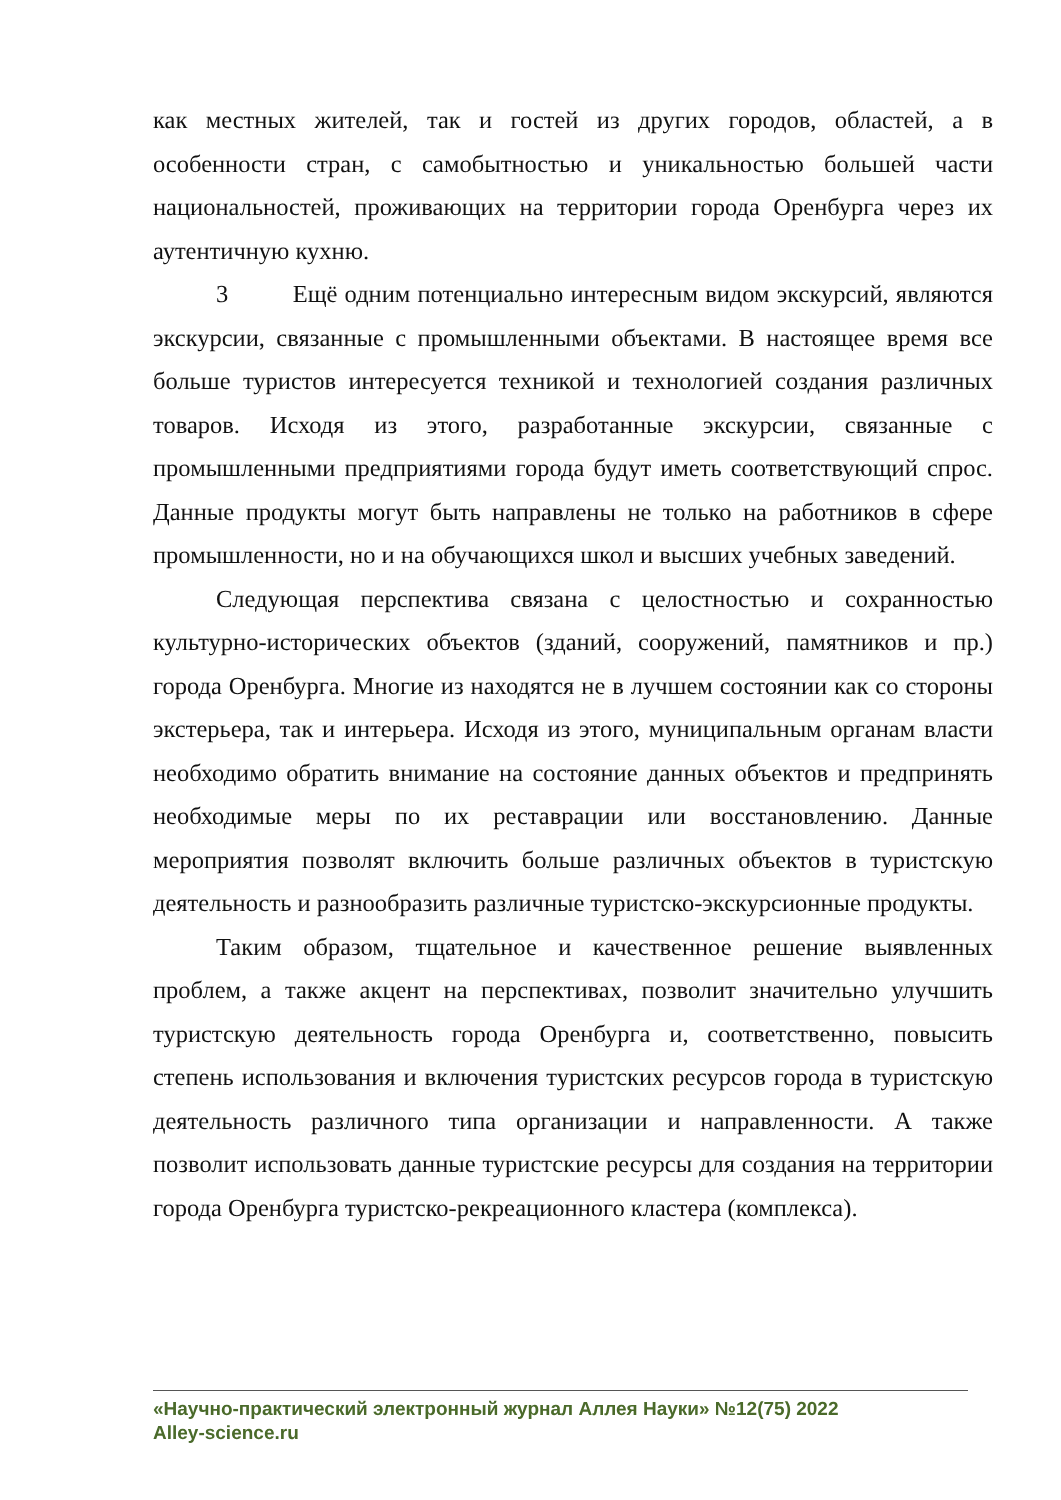как местных жителей, так и гостей из других городов, областей, а в особенности стран, с самобытностью и уникальностью большей части национальностей, проживающих на территории города Оренбурга через их аутентичную кухню.
3 Ещё одним потенциально интересным видом экскурсий, являются экскурсии, связанные с промышленными объектами. В настоящее время все больше туристов интересуется техникой и технологией создания различных товаров. Исходя из этого, разработанные экскурсии, связанные с промышленными предприятиями города будут иметь соответствующий спрос. Данные продукты могут быть направлены не только на работников в сфере промышленности, но и на обучающихся школ и высших учебных заведений.
Следующая перспектива связана с целостностью и сохранностью культурно-исторических объектов (зданий, сооружений, памятников и пр.) города Оренбурга. Многие из находятся не в лучшем состоянии как со стороны экстерьера, так и интерьера. Исходя из этого, муниципальным органам власти необходимо обратить внимание на состояние данных объектов и предпринять необходимые меры по их реставрации или восстановлению. Данные мероприятия позволят включить больше различных объектов в туристскую деятельность и разнообразить различные туристско-экскурсионные продукты.
Таким образом, тщательное и качественное решение выявленных проблем, а также акцент на перспективах, позволит значительно улучшить туристскую деятельность города Оренбурга и, соответственно, повысить степень использования и включения туристских ресурсов города в туристскую деятельность различного типа организации и направленности. А также позволит использовать данные туристские ресурсы для создания на территории города Оренбурга туристско-рекреационного кластера (комплекса).
«Научно-практический электронный журнал Аллея Науки» №12(75) 2022
Alley-science.ru